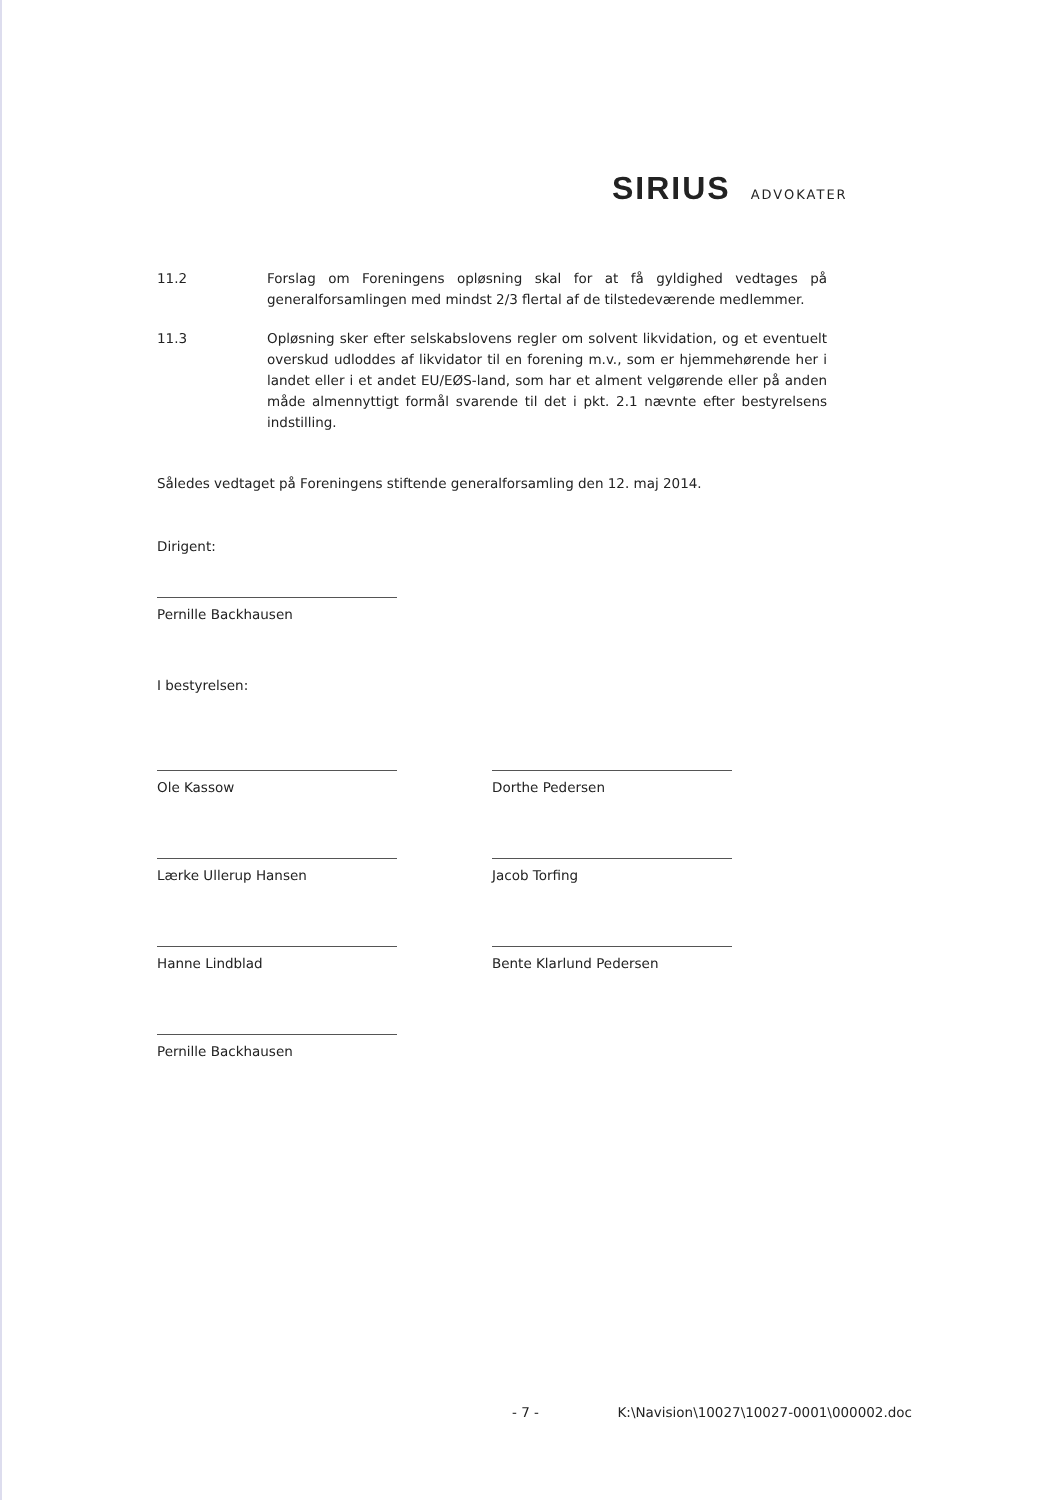SIRIUS ADVOKATER
11.2 Forslag om Foreningens opløsning skal for at få gyldighed vedtages på generalforsamlingen med mindst 2/3 flertal af de tilstedeværende medlemmer.
11.3 Opløsning sker efter selskabslovens regler om solvent likvidation, og et eventuelt overskud udloddes af likvidator til en forening m.v., som er hjemmehørende her i landet eller i et andet EU/EØS-land, som har et alment velgørende eller på anden måde almennyttigt formål svarende til det i pkt. 2.1 nævnte efter bestyrelsens indstilling.
Således vedtaget på Foreningens stiftende generalforsamling den 12. maj 2014.
Dirigent:
Pernille Backhausen
I bestyrelsen:
Ole Kassow
Lærke Ullerup Hansen
Hanne Lindblad
Pernille Backhausen
Dorthe Pedersen
Jacob Torfing
Bente Klarlund Pedersen
- 7 - K:\Navision\10027\10027-0001\000002.doc